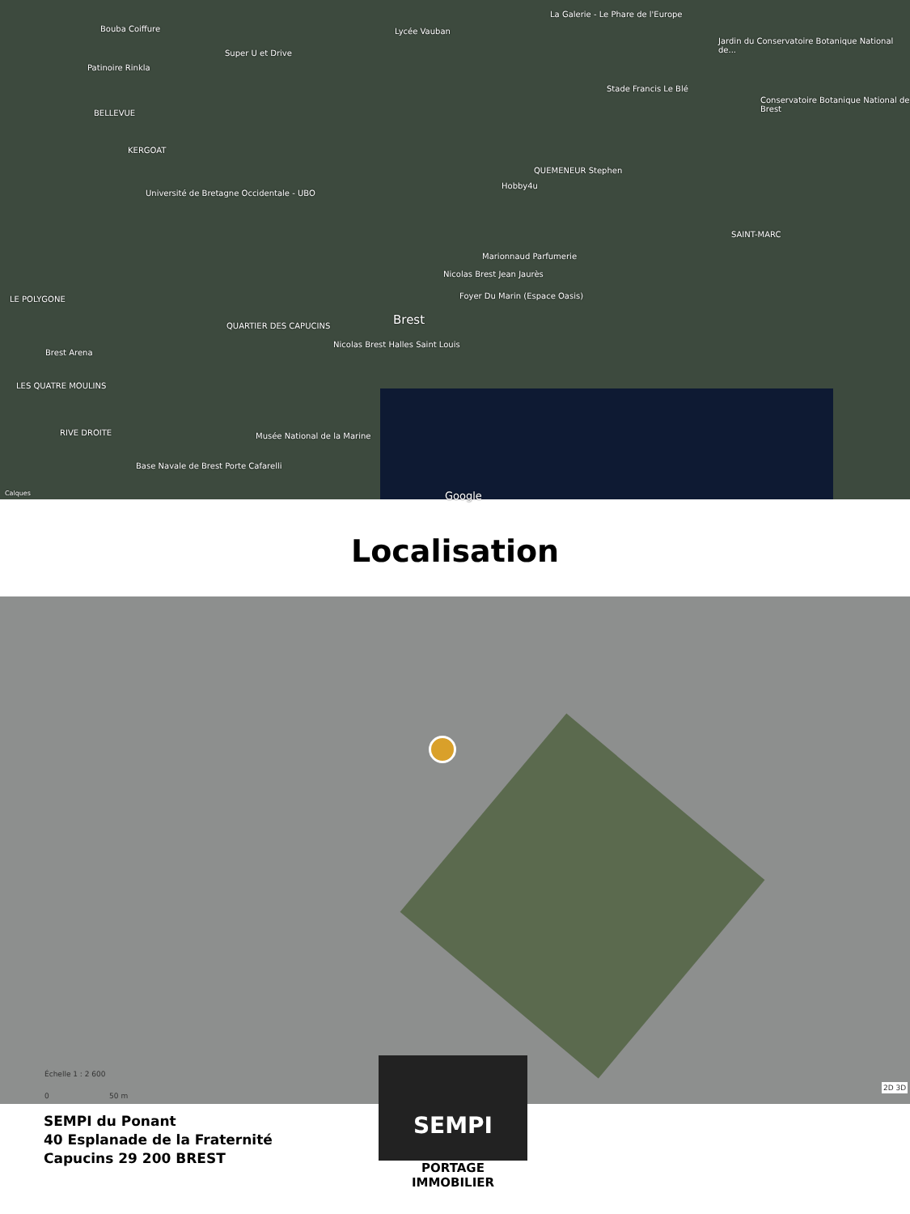Bouba Coiffure
Super U et Drive
Lycée Vauban
La Galerie - Le Phare de l'Europe
Jardin du Conservatoire Botanique National de...
Patinoire Rinkla
BELLEVUE
Stade Francis Le Blé
Conservatoire Botanique National de Brest
KERGOAT
QUEMENEUR Stephen
Hobby4u
Université de Bretagne Occidentale - UBO
SAINT-MARC
Marionnaud Parfumerie
Nicolas Brest Jean Jaurès
Foyer Du Marin (Espace Oasis) LE POLYGONE
Brest QUARTIER DES CAPUCINS
Brest Arena
Nicolas Brest Halles Saint Louis
LES QUATRE MOULINS
RIVE DROITE Musée National de la Marine
Base Navale de Brest Porte Cafarelli
Calques Google
Localisation
Échelle 1 : 2 600
0 50 m
2D 3D
SEMPI du Ponant
40 Esplanade de la Fraternité
Capucins 29 200 BREST
SEMPI
PORTAGE IMMOBILIER